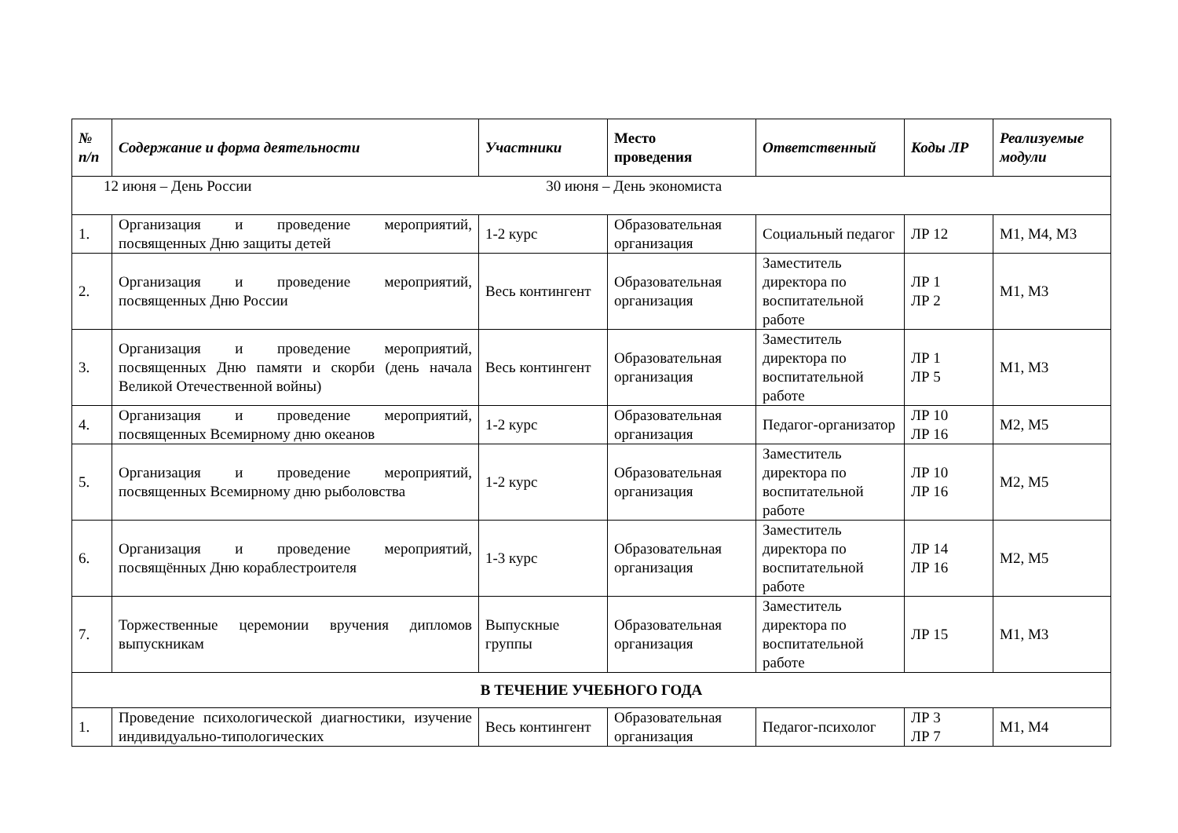| № п/п | Содержание и форма деятельности | Участники | Место проведения | Ответственный | Коды ЛР | Реализуемые модули |
| --- | --- | --- | --- | --- | --- | --- |
| 12 июня – День России 30 июня – День экономиста | | | | | | |
| 1. | Организация и проведение мероприятий, посвященных Дню защиты детей | 1-2 курс | Образовательная организация | Социальный педагог | ЛР 12 | М1, М4, М3 |
| 2. | Организация и проведение мероприятий, посвященных Дню России | Весь контингент | Образовательная организация | Заместитель директора по воспитательной работе | ЛР 1 ЛР 2 | М1, М3 |
| 3. | Организация и проведение мероприятий, посвященных Дню памяти и скорби (день начала Великой Отечественной войны) | Весь контингент | Образовательная организация | Заместитель директора по воспитательной работе | ЛР 1 ЛР 5 | М1, М3 |
| 4. | Организация и проведение мероприятий, посвященных Всемирному дню океанов | 1-2 курс | Образовательная организация | Педагог-организатор | ЛР 10 ЛР 16 | М2, М5 |
| 5. | Организация и проведение мероприятий, посвященных Всемирному дню рыболовства | 1-2 курс | Образовательная организация | Заместитель директора по воспитательной работе | ЛР 10 ЛР 16 | М2, М5 |
| 6. | Организация и проведение мероприятий, посвящённых Дню кораблестроителя | 1-3 курс | Образовательная организация | Заместитель директора по воспитательной работе | ЛР 14 ЛР 16 | М2, М5 |
| 7. | Торжественные церемонии вручения дипломов выпускникам | Выпускные группы | Образовательная организация | Заместитель директора по воспитательной работе | ЛР 15 | М1, М3 |
| В ТЕЧЕНИЕ УЧЕБНОГО ГОДА | | | | | | |
| 1. | Проведение психологической диагностики, изучение индивидуально-типологических | Весь контингент | Образовательная организация | Педагог-психолог | ЛР 3 ЛР 7 | М1, М4 |